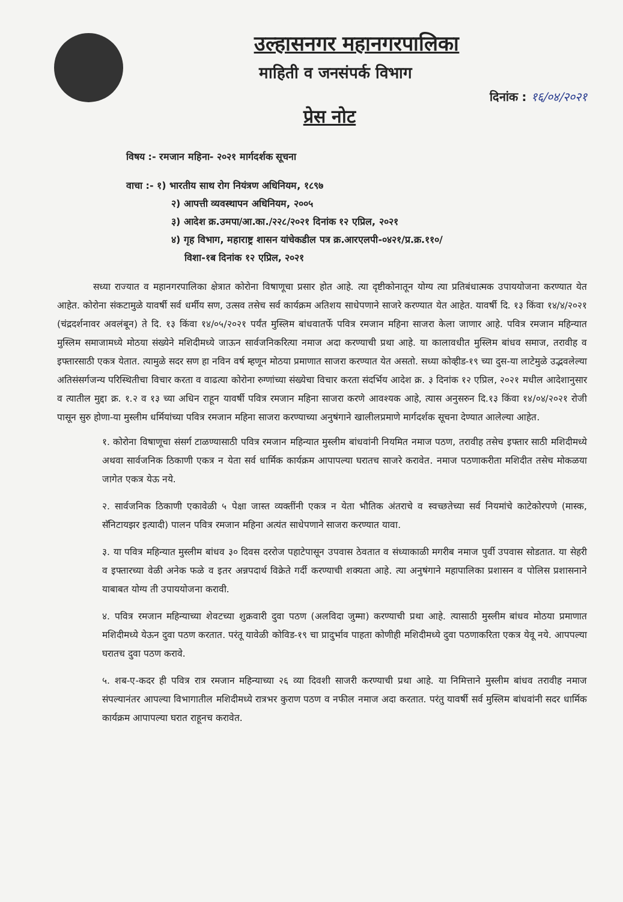उल्हासनगर महानगरपालिका
माहिती व जनसंपर्क विभाग
दिनांक : १६/०४/२०२१
प्रेस नोट
विषय :- रमजान महिना- २०२१ मार्गदर्शक सूचना
वाचा :- १) भारतीय साथ रोग नियंत्रण अधिनियम, १८९७
२) आपत्ती व्यवस्थापन अधिनियम, २००५
३) आदेश क्र.उमपा/आ.का./२२८/२०२१ दिनांक १२ एप्रिल, २०२१
४) गृह विभाग, महाराष्ट्र शासन यांचेकडील पत्र क्र.आरएलपी-०४२१/प्र.क्र.११०/
विशा-१ब दिनांक १२ एप्रिल, २०२१
सध्या राज्यात व महानगरपालिका क्षेत्रात कोरोना विषाणूचा प्रसार होत आहे. त्या दृष्टीकोनातून योग्य त्या प्रतिबंधात्मक उपाययोजना करण्यात येत आहेत. कोरोना संकटामुळे यावर्षी सर्व धर्मीय सण, उत्सव तसेच सर्व कार्यक्रम अतिशय साधेपणाने साजरे करण्यात येत आहेत. यावर्षी दि. १३ किंवा १४/४/२०२१ (चंद्रदर्शनावर अवलंबून) ते दि. १३ किंवा १४/०५/२०२१ पर्यंत मुस्लिम बांधवातर्फे पवित्र रमजान महिना साजरा केला जाणार आहे. पवित्र रमजान महिन्यात मुस्लिम समाजामध्ये मोठया संख्येने मशिदीमध्ये जाऊन सार्वजनिकरित्या नमाज अदा करण्याची प्रथा आहे. या कालावधीत मुस्लिम बांधव समाज, तरावीह व इफ्तारसाठी एकत्र येतात. त्यामुळे सदर सण हा नविन वर्ष म्हणून मोठया प्रमाणात साजरा करण्यात येत असतो. सध्या कोव्हीड-१९ च्या दुस-या लाटेमुळे उद्भवलेल्या अतिसंसर्गजन्य परिस्थितीचा विचार करता व वाढत्या कोरोना रुग्णांच्या संख्येचा विचार करता संदर्भिय आदेश क्र. ३ दिनांक १२ एप्रिल, २०२१ मधील आदेशानुसार व त्यातील मुद्दा क्र. १.२ व १३ च्या अधिन राहून यावर्षी पवित्र रमजान महिना साजरा करणे आवश्यक आहे, त्यास अनुसरुन दि.१३ किंवा १४/०४/२०२१ रोजी पासून सुरु होणा-या मुस्लीम धर्मियांच्या पवित्र रमजान महिना साजरा करण्याच्या अनुषंगाने खालीलप्रमाणे मार्गदर्शक सूचना देण्यात आलेल्या आहेत.
१. कोरोना विषाणूचा संसर्ग टाळण्यासाठी पवित्र रमजान महिन्यात मुस्लीम बांधवांनी नियमित नमाज पठण, तरावीह तसेच इफ्तार साठी मशिदीमध्ये अथवा सार्वजनिक ठिकाणी एकत्र न येता सर्व धार्मिक कार्यक्रम आपापल्या घरातच साजरे करावेत. नमाज पठणाकरीता मशिदीत तसेच मोकळया जागेत एकत्र येऊ नये.
२. सार्वजनिक ठिकाणी एकावेळी ५ पेक्षा जास्त व्यक्तींनी एकत्र न येता भौतिक अंतराचे व स्वच्छतेच्या सर्व नियमांचे काटेकोरपणे (मास्क, सॅनिटायझर इत्यादी) पालन पवित्र रमजान महिना अत्यंत साधेपणाने साजरा करण्यात यावा.
३. या पवित्र महिन्यात मुस्लीम बांधव ३० दिवस दररोज पहाटेपासून उपवास ठेवतात व संध्याकाळी मगरीब नमाज पुर्वी उपवास सोडतात. या सेहरी व इफ्तारच्या वेळी अनेक फळे व इतर अन्नपदार्थ विक्रेते गर्दी करण्याची शक्यता आहे. त्या अनुषंगाने महापालिका प्रशासन व पोलिस प्रशासनाने याबाबत योग्य ती उपाययोजना करावी.
४. पवित्र रमजान महिन्याच्या शेवटच्या शुक्रवारी दुवा पठण (अलविदा जुम्मा) करण्याची प्रथा आहे. त्यासाठी मुस्लीम बांधव मोठया प्रमाणात मशिदीमध्ये येऊन दुवा पठण करतात. परंतू यावेळी कोविड-१९ चा प्रादुर्भाव पाहता कोणीही मशिदीमध्ये दुवा पठणाकरिता एकत्र येवू नये. आपपल्या घरातच दुवा पठण करावे.
५. शब-ए-कदर ही पवित्र रात्र रमजान महिन्याच्या २६ व्या दिवशी साजरी करण्याची प्रथा आहे. या निमित्ताने मुस्लीम बांधव तरावीह नमाज संपल्यानंतर आपल्या विभागातील मशिदीमध्ये रात्रभर कुराण पठण व नफील नमाज अदा करतात. परंतु यावर्षी सर्व मुस्लिम बांधवांनी सदर धार्मिक कार्यक्रम आपापल्या घरात राहूनच करावेत.